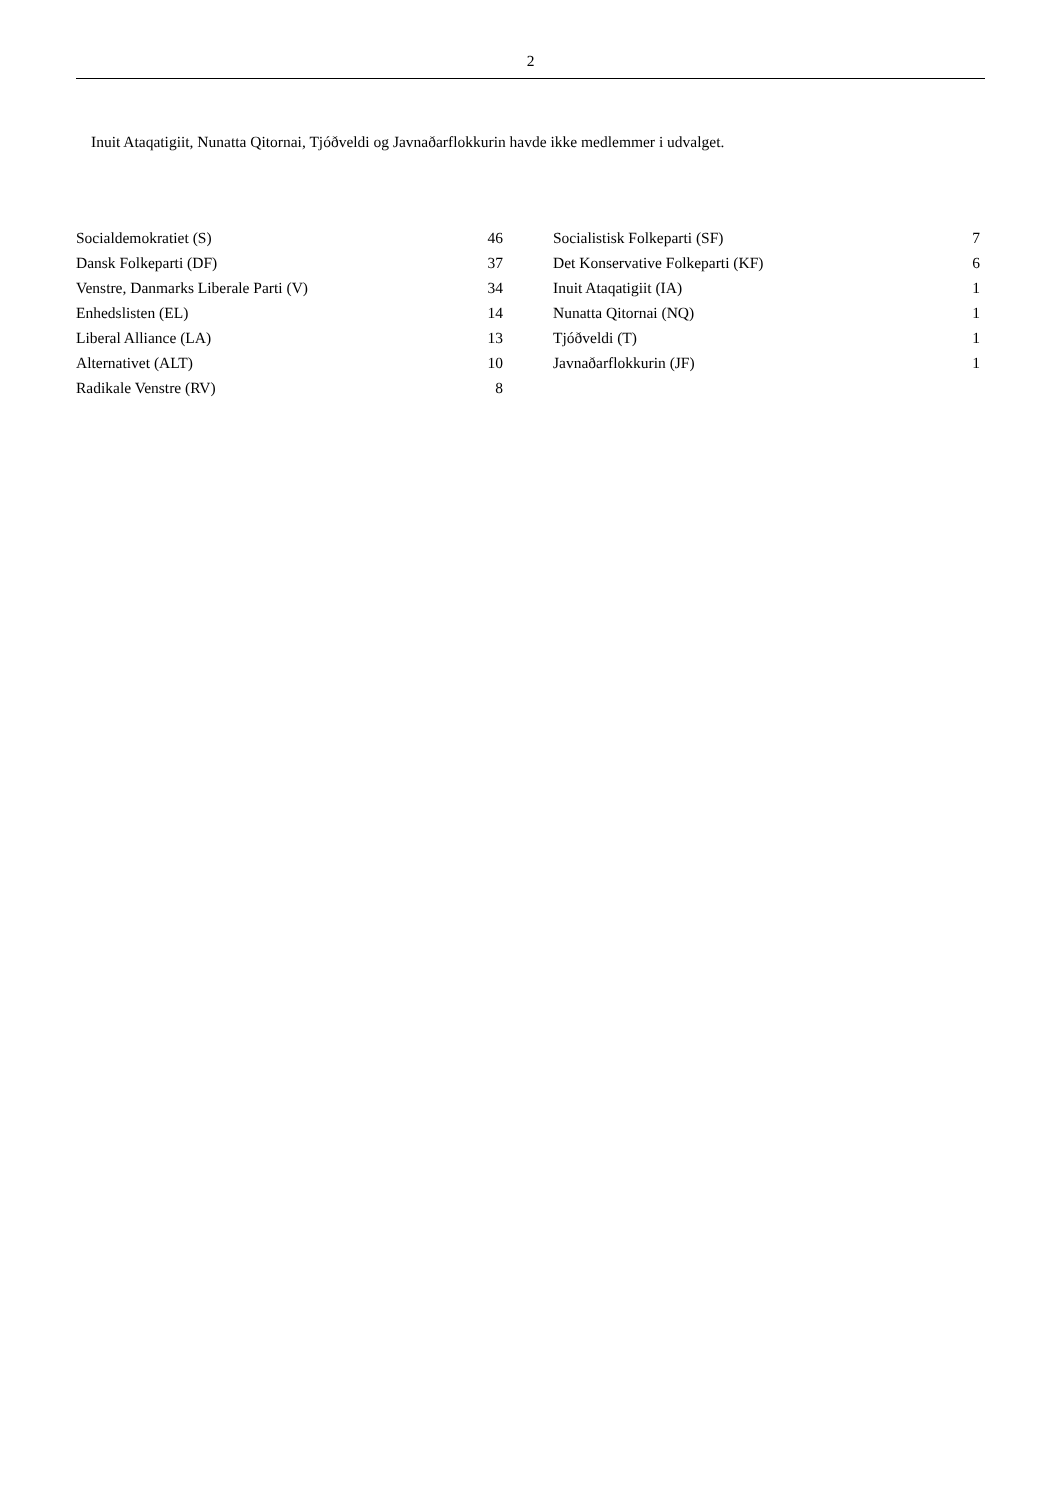2
Inuit Ataqatigiit, Nunatta Qitornai, Tjóðveldi og Javnaðarflokkurin havde ikke medlemmer i udvalget.
| Socialdemokratiet (S) | 46 |
| Dansk Folkeparti (DF) | 37 |
| Venstre, Danmarks Liberale Parti (V) | 34 |
| Enhedslisten (EL) | 14 |
| Liberal Alliance (LA) | 13 |
| Alternativet (ALT) | 10 |
| Radikale Venstre (RV) | 8 |
| Socialistisk Folkeparti (SF) | 7 |
| Det Konservative Folkeparti (KF) | 6 |
| Inuit Ataqatigiit (IA) | 1 |
| Nunatta Qitornai (NQ) | 1 |
| Tjóðveldi (T) | 1 |
| Javnaðarflokkurin (JF) | 1 |